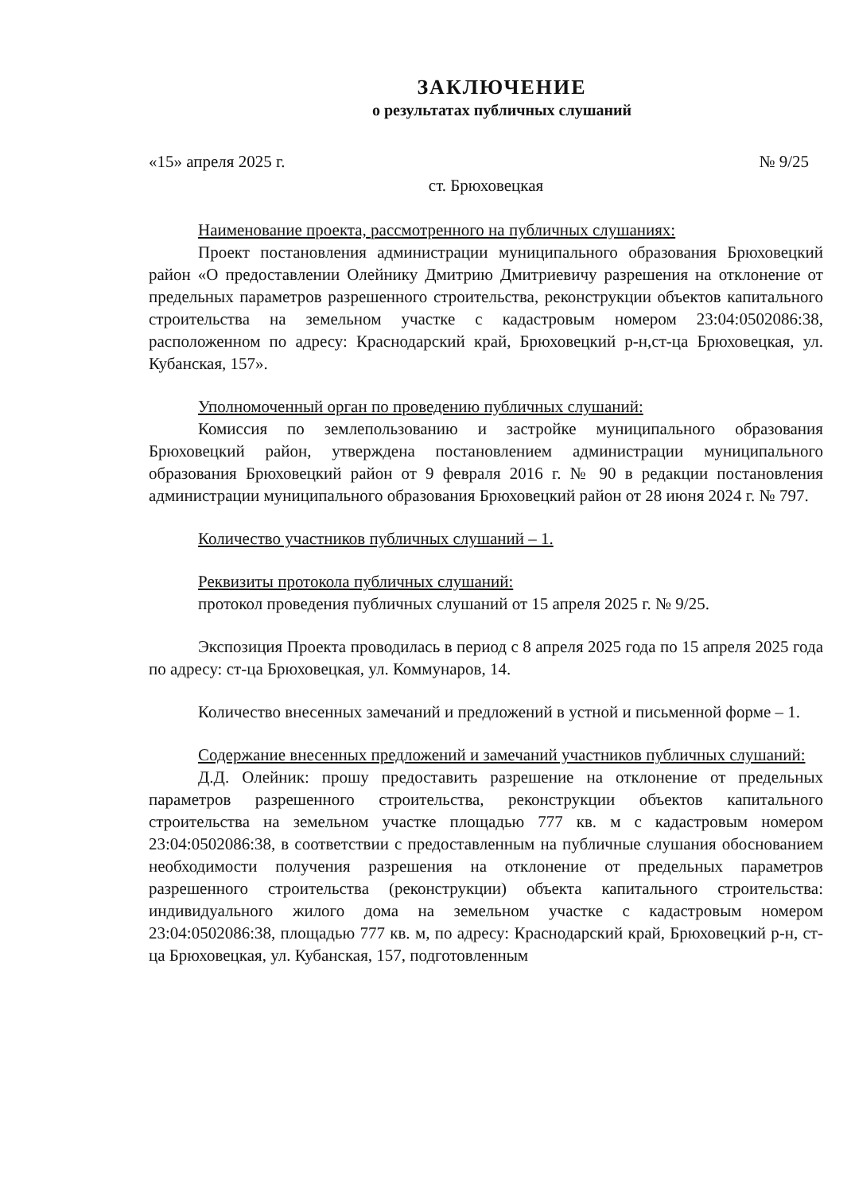ЗАКЛЮЧЕНИЕ
о результатах публичных слушаний
«15» апреля 2025 г. № 9/25
ст. Брюховецкая
Наименование проекта, рассмотренного на публичных слушаниях:
Проект постановления администрации муниципального образования Брюховецкий район «О предоставлении Олейнику Дмитрию Дмитриевичу разрешения на отклонение от предельных параметров разрешенного строительства, реконструкции объектов капитального строительства на земельном участке с кадастровым номером 23:04:0502086:38, расположенном по адресу: Краснодарский край, Брюховецкий р-н,ст-ца Брюховецкая, ул. Кубанская, 157».
Уполномоченный орган по проведению публичных слушаний:
Комиссия по землепользованию и застройке муниципального образования Брюховецкий район, утверждена постановлением администрации муниципального образования Брюховецкий район от 9 февраля 2016 г. № 90 в редакции постановления администрации муниципального образования Брюховецкий район от 28 июня 2024 г. № 797.
Количество участников публичных слушаний – 1.
Реквизиты протокола публичных слушаний:
протокол проведения публичных слушаний от 15 апреля 2025 г. № 9/25.
Экспозиция Проекта проводилась в период с 8 апреля 2025 года по 15 апреля 2025 года по адресу: ст-ца Брюховецкая, ул. Коммунаров, 14.
Количество внесенных замечаний и предложений в устной и письменной форме – 1.
Содержание внесенных предложений и замечаний участников публичных слушаний:
Д.Д. Олейник: прошу предоставить разрешение на отклонение от предельных параметров разрешенного строительства, реконструкции объектов капитального строительства на земельном участке площадью 777 кв. м с кадастровым номером 23:04:0502086:38, в соответствии с предоставленным на публичные слушания обоснованием необходимости получения разрешения на отклонение от предельных параметров разрешенного строительства (реконструкции) объекта капитального строительства: индивидуального жилого дома на земельном участке с кадастровым номером 23:04:0502086:38, площадью 777 кв. м, по адресу: Краснодарский край, Брюховецкий р-н, ст-ца Брюховецкая, ул. Кубанская, 157, подготовленным